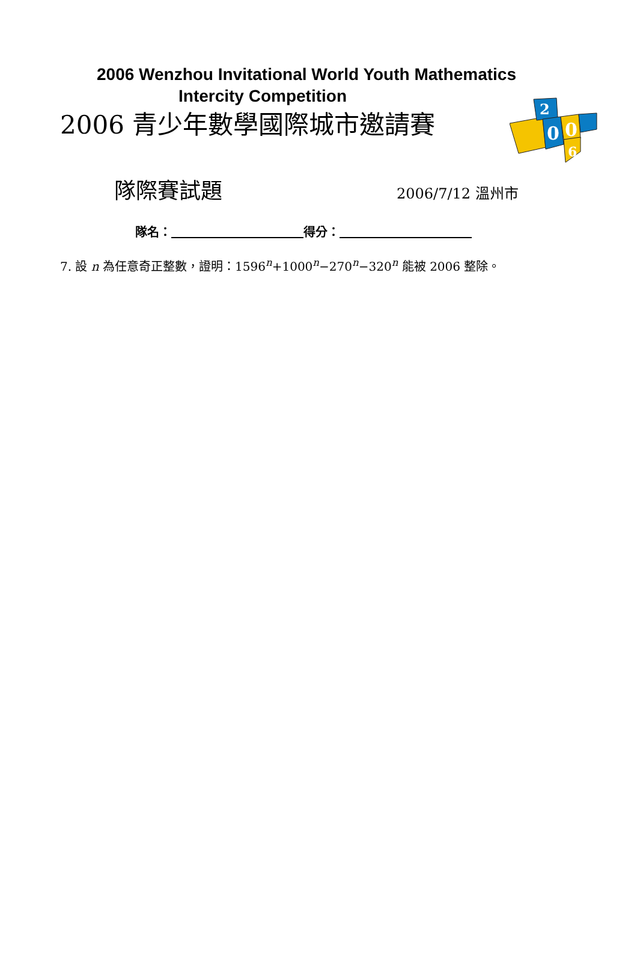2006 Wenzhou Invitational World Youth Mathematics
Intercity Competition
2006 青少年數學國際城市邀請賽
2
0
0
6
隊際賽試題
2006/7/12 溫州市
隊名：　　　　　　　　　　　 得分：　　　　　　　　　　　
7. 設 n 為任意奇正整數，證明：1596<sup>n</sup>+1000<sup>n</sup>−270<sup>n</sup>−320<sup>n</sup> 能被 2006 整除。